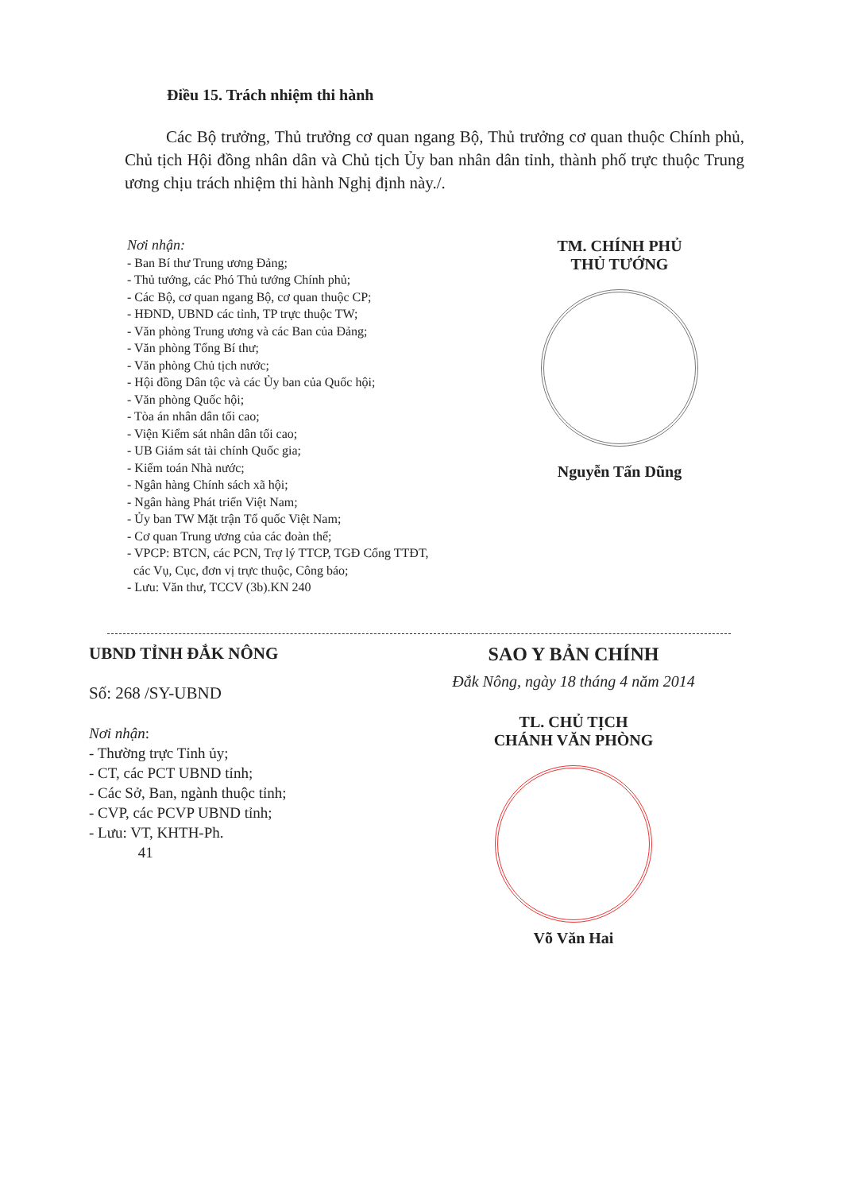Điều 15. Trách nhiệm thi hành
Các Bộ trưởng, Thủ trưởng cơ quan ngang Bộ, Thủ trưởng cơ quan thuộc Chính phủ, Chủ tịch Hội đồng nhân dân và Chủ tịch Ủy ban nhân dân tỉnh, thành phố trực thuộc Trung ương chịu trách nhiệm thi hành Nghị định này./.
Nơi nhận:
- Ban Bí thư Trung ương Đảng;
- Thủ tướng, các Phó Thủ tướng Chính phủ;
- Các Bộ, cơ quan ngang Bộ, cơ quan thuộc CP;
- HĐND, UBND các tỉnh, TP trực thuộc TW;
- Văn phòng Trung ương và các Ban của Đảng;
- Văn phòng Tổng Bí thư;
- Văn phòng Chủ tịch nước;
- Hội đồng Dân tộc và các Ủy ban của Quốc hội;
- Văn phòng Quốc hội;
- Tòa án nhân dân tối cao;
- Viện Kiểm sát nhân dân tối cao;
- UB Giám sát tài chính Quốc gia;
- Kiểm toán Nhà nước;
- Ngân hàng Chính sách xã hội;
- Ngân hàng Phát triển Việt Nam;
- Ủy ban TW Mặt trận Tổ quốc Việt Nam;
- Cơ quan Trung ương của các đoàn thể;
- VPCP: BTCN, các PCN, Trợ lý TTCP, TGĐ Cổng TTĐT,
các Vụ, Cục, đơn vị trực thuộc, Công báo;
- Lưu: Văn thư, TCCV (3b).KN 240
TM. CHÍNH PHỦ
THỦ TƯỚNG
Nguyễn Tấn Dũng
UBND TỈNH ĐẮK NÔNG
Số: 268 /SY-UBND
Nơi nhận:
- Thường trực Tỉnh ủy;
- CT, các PCT UBND tỉnh;
- Các Sở, Ban, ngành thuộc tỉnh;
- CVP, các PCVP UBND tỉnh;
- Lưu: VT, KHTH-Ph.
41
SAO Y BẢN CHÍNH
Đắk Nông, ngày 18 tháng 4 năm 2014
TL. CHỦ TỊCH
CHÁNH VĂN PHÒNG
Võ Văn Hai